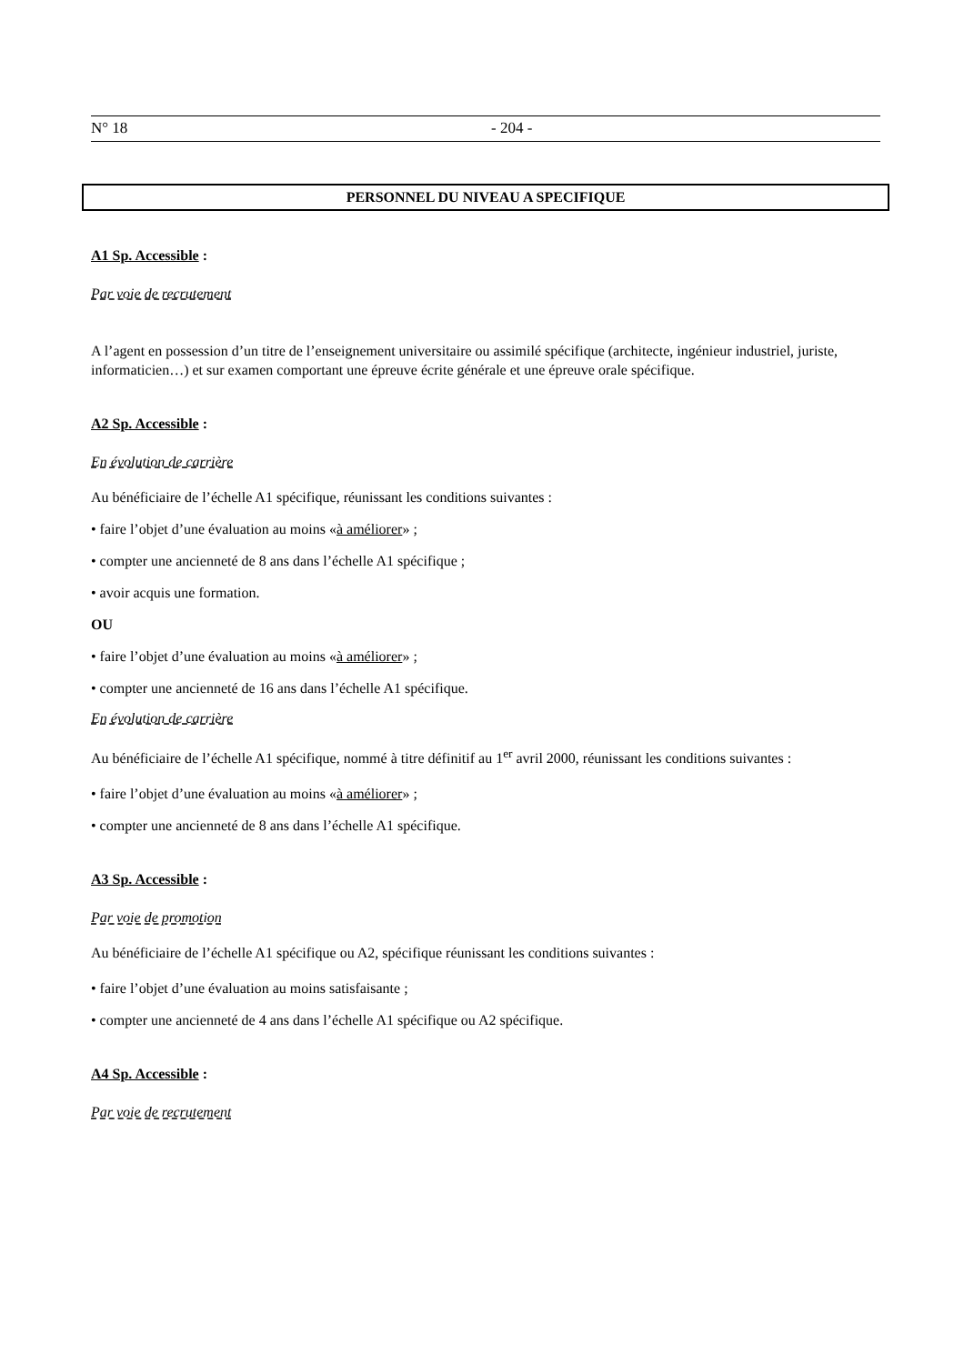N° 18 - 204 -
PERSONNEL DU NIVEAU A SPECIFIQUE
A1 Sp. Accessible :
Par voie de recrutement
A l’agent en possession d’un titre de l’enseignement universitaire ou assimilé spécifique (architecte, ingénieur industriel, juriste, informaticien…) et sur examen comportant une épreuve écrite générale et une épreuve orale spécifique.
A2 Sp. Accessible :
En évolution de carrière
Au bénéficiaire de l’échelle A1 spécifique, réunissant les conditions suivantes :
• faire l’objet d’une évaluation au moins «à améliorer» ;
• compter une ancienneté de 8 ans dans l’échelle A1 spécifique ;
• avoir acquis une formation.
OU
• faire l’objet d’une évaluation au moins «à améliorer» ;
• compter une ancienneté de 16 ans dans l’échelle A1 spécifique.
En évolution de carrière
Au bénéficiaire de l’échelle A1 spécifique, nommé à titre définitif au 1<sup>er</sup> avril 2000, réunissant les conditions suivantes :
• faire l’objet d’une évaluation au moins «à améliorer» ;
• compter une ancienneté de 8 ans dans l’échelle A1 spécifique.
A3 Sp. Accessible :
Par voie de promotion
Au bénéficiaire de l’échelle A1 spécifique ou A2, spécifique réunissant les conditions suivantes :
• faire l’objet d’une évaluation au moins satisfaisante ;
• compter une ancienneté de 4 ans dans l’échelle A1 spécifique ou A2 spécifique.
A4 Sp. Accessible :
Par voie de recrutement